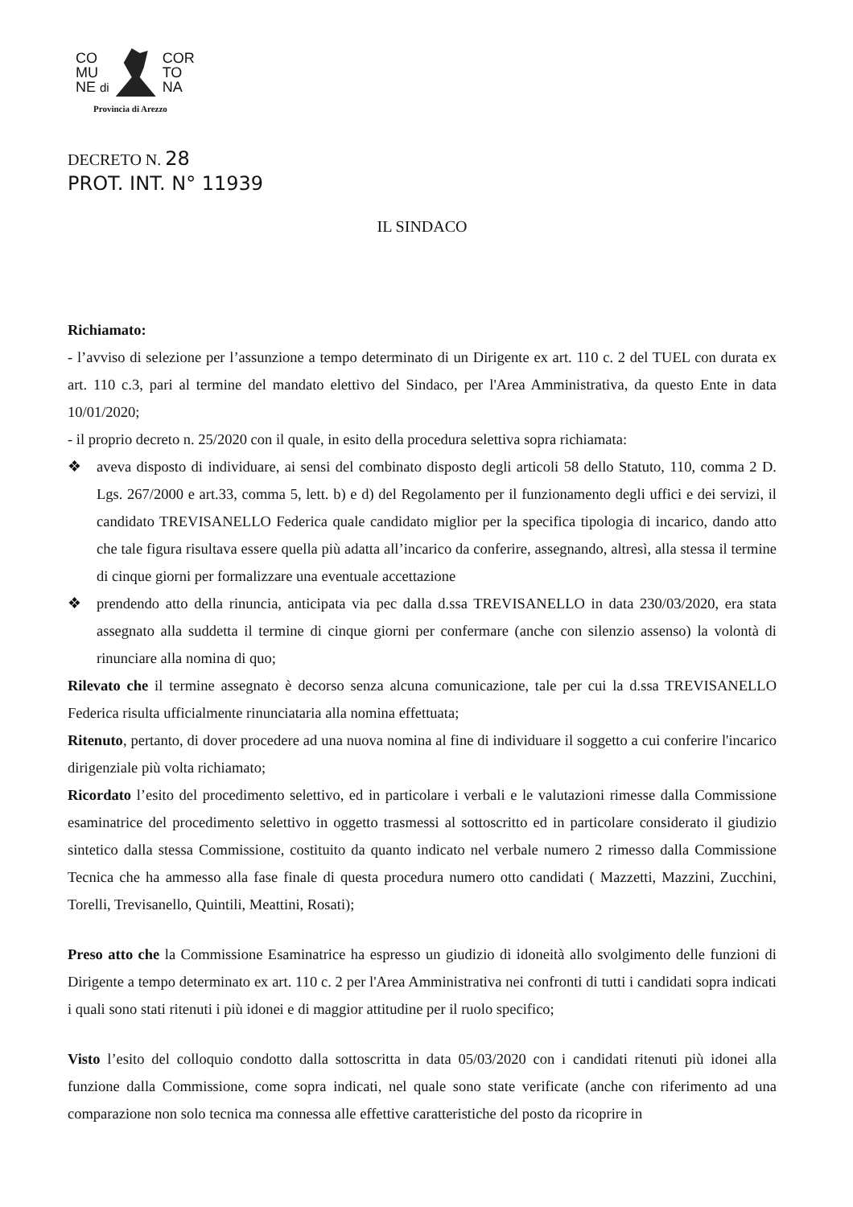CO
MU
NE di
COR
TO
NA
Provincia di Arezzo
DECRETO N. 28
PROT. INT. N° 11939
IL SINDACO
Richiamato:
- l’avviso di selezione per l’assunzione a tempo determinato di un Dirigente ex art. 110 c. 2 del TUEL con durata ex art. 110 c.3, pari al termine del mandato elettivo del Sindaco, per l'Area Amministrativa, da questo Ente in data 10/01/2020;
- il proprio decreto n. 25/2020 con il quale, in esito della procedura selettiva sopra richiamata:
❖ aveva disposto di individuare, ai sensi del combinato disposto degli articoli 58 dello Statuto, 110, comma 2 D. Lgs. 267/2000 e art.33, comma 5, lett. b) e d) del Regolamento per il funzionamento degli uffici e dei servizi, il candidato TREVISANELLO Federica quale candidato miglior per la specifica tipologia di incarico, dando atto che tale figura risultava essere quella più adatta all’incarico da conferire, assegnando, altresì, alla stessa il termine di cinque giorni per formalizzare una eventuale accettazione
❖ prendendo atto della rinuncia, anticipata via pec dalla d.ssa TREVISANELLO in data 230/03/2020, era stata assegnato alla suddetta il termine di cinque giorni per confermare (anche con silenzio assenso) la volontà di rinunciare alla nomina di quo;
Rilevato che il termine assegnato è decorso senza alcuna comunicazione, tale per cui la d.ssa TREVISANELLO Federica risulta ufficialmente rinunciataria alla nomina effettuata;
Ritenuto, pertanto, di dover procedere ad una nuova nomina al fine di individuare il soggetto a cui conferire l'incarico dirigenziale più volta richiamato;
Ricordato l’esito del procedimento selettivo, ed in particolare i verbali e le valutazioni rimesse dalla Commissione esaminatrice del procedimento selettivo in oggetto trasmessi al sottoscritto ed in particolare considerato il giudizio sintetico dalla stessa Commissione, costituito da quanto indicato nel verbale numero 2 rimesso dalla Commissione Tecnica che ha ammesso alla fase finale di questa procedura numero otto candidati ( Mazzetti, Mazzini, Zucchini, Torelli, Trevisanello, Quintili, Meattini, Rosati);
Preso atto che la Commissione Esaminatrice ha espresso un giudizio di idoneità allo svolgimento delle funzioni di Dirigente a tempo determinato ex art. 110 c. 2 per l'Area Amministrativa nei confronti di tutti i candidati sopra indicati i quali sono stati ritenuti i più idonei e di maggior attitudine per il ruolo specifico;
Visto l’esito del colloquio condotto dalla sottoscritta in data 05/03/2020 con i candidati ritenuti più idonei alla funzione dalla Commissione, come sopra indicati, nel quale sono state verificate (anche con riferimento ad una comparazione non solo tecnica ma connessa alle effettive caratteristiche del posto da ricoprire in